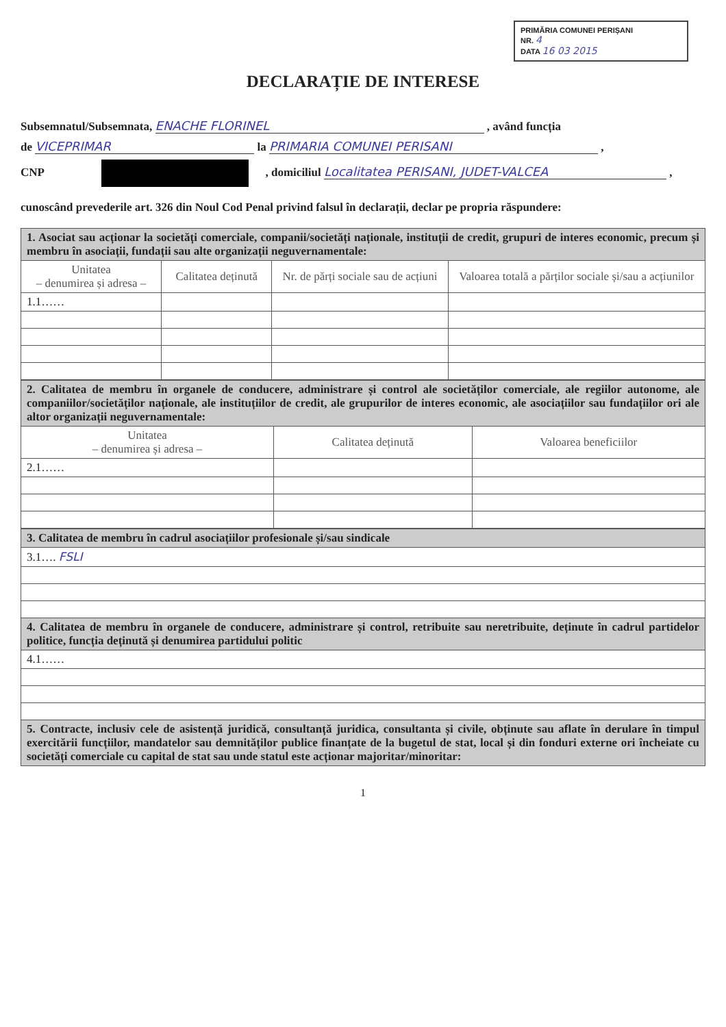PRIMĂRIA COMUNEI PERIȘANI
NR. 4
DATA 16 03 2015
DECLARAȚIE DE INTERESE
Subsemnatul/Subsemnata, ENACHE FLORINEL , având funcția
de VICEPRIMAR la PRIMARIA COMUNEI PERISANI ,
CNP , domiciliul Localitatea PERISANI, JUDET-VALCEA ,
cunoscând prevederile art. 326 din Noul Cod Penal privind falsul în declarații, declar pe propria răspundere:
| 1. Asociat sau acționar la societăți comerciale, companii/societăți naționale, instituții de credit, grupuri de interes economic, precum și membru în asociații, fundații sau alte organizații neguvernamentale: | | | |
| Unitatea – denumirea și adresa – | Calitatea deținută | Nr. de părți sociale sau de acțiuni | Valoarea totală a părților sociale și/sau a acțiunilor |
| 1.1…… | | | |
| 2. Calitatea de membru în organele de conducere, administrare și control ale societăților comerciale, ale regiilor autonome, ale companiilor/societăților naționale, ale instituțiilor de credit, ale grupurilor de interes economic, ale asociațiilor sau fundațiilor ori ale altor organizații neguvernamentale: | | |
| Unitatea – denumirea și adresa – | Calitatea deținută | Valoarea beneficiilor |
| 2.1…… | | |
| 3. Calitatea de membru în cadrul asociațiilor profesionale și/sau sindicale |
| 3.1…. FSLI |
| 4. Calitatea de membru în organele de conducere, administrare și control, retribuite sau neretribuite, deținute în cadrul partidelor politice, funcția deținută și denumirea partidului politic |
| 4.1…… |
| 5. Contracte, inclusiv cele de asistență juridică, consultanță juridica, consultanta și civile, obținute sau aflate în derulare în timpul exercitării funcțiilor, mandatelor sau demnităților publice finanțate de la bugetul de stat, local și din fonduri externe ori încheiate cu societăți comerciale cu capital de stat sau unde statul este acționar majoritar/minoritar: |
1